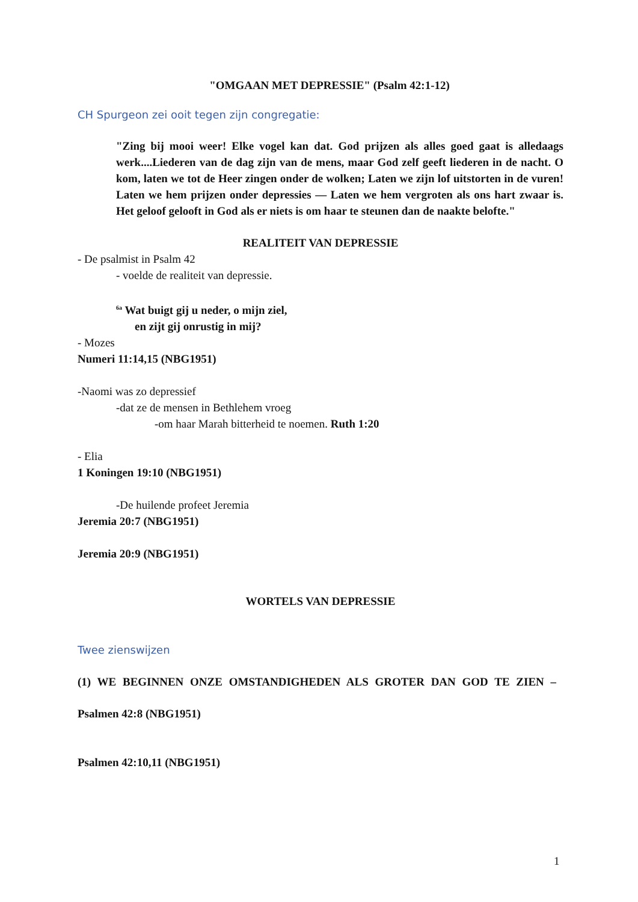"OMGAAN MET DEPRESSIE" (Psalm 42:1-12)
CH Spurgeon zei ooit tegen zijn congregatie:
"Zing bij mooi weer! Elke vogel kan dat. God prijzen als alles goed gaat is alledaags werk....Liederen van de dag zijn van de mens, maar God zelf geeft liederen in de nacht. O kom, laten we tot de Heer zingen onder de wolken; Laten we zijn lof uitstorten in de vuren! Laten we hem prijzen onder depressies — Laten we hem vergroten als ons hart zwaar is. Het geloof gelooft in God als er niets is om haar te steunen dan de naakte belofte."
REALITEIT VAN DEPRESSIE
- De psalmist in Psalm 42
- voelde de realiteit van depressie.
<sup>6a</sup> Wat buigt gij u neder, o mijn ziel,
en zijt gij onrustig in mij?
- Mozes
Numeri 11:14,15 (NBG1951)
-Naomi was zo depressief
-dat ze de mensen in Bethlehem vroeg
-om haar Marah bitterheid te noemen. Ruth 1:20
- Elia
1 Koningen 19:10 (NBG1951)
-De huilende profeet Jeremia
Jeremia 20:7 (NBG1951)
Jeremia 20:9 (NBG1951)
WORTELS VAN DEPRESSIE
Twee zienswijzen
(1) WE BEGINNEN ONZE OMSTANDIGHEDEN ALS GROTER DAN GOD TE ZIEN –
Psalmen 42:8 (NBG1951)
Psalmen 42:10,11 (NBG1951)
1